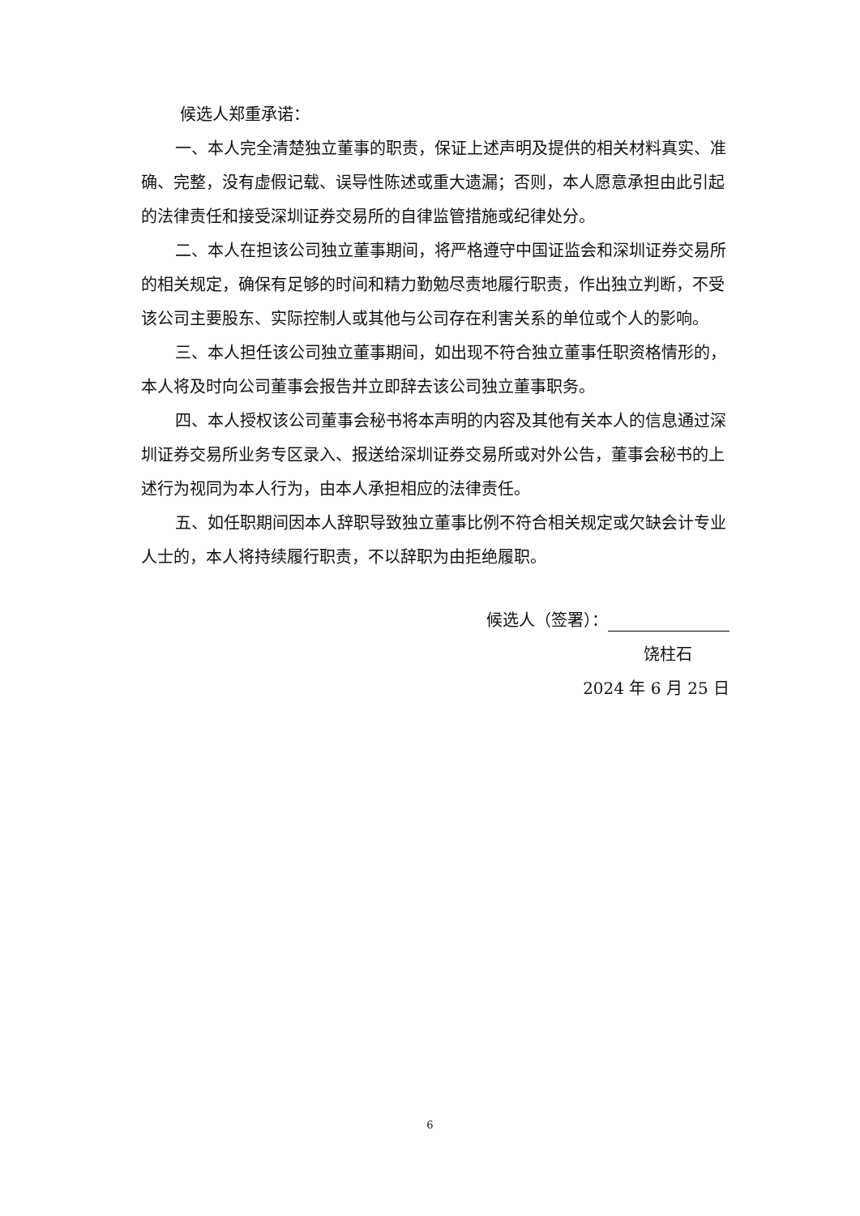候选人郑重承诺：
一、本人完全清楚独立董事的职责，保证上述声明及提供的相关材料真实、准确、完整，没有虚假记载、误导性陈述或重大遗漏；否则，本人愿意承担由此引起的法律责任和接受深圳证券交易所的自律监管措施或纪律处分。
二、本人在担该公司独立董事期间，将严格遵守中国证监会和深圳证券交易所的相关规定，确保有足够的时间和精力勤勉尽责地履行职责，作出独立判断，不受该公司主要股东、实际控制人或其他与公司存在利害关系的单位或个人的影响。
三、本人担任该公司独立董事期间，如出现不符合独立董事任职资格情形的，本人将及时向公司董事会报告并立即辞去该公司独立董事职务。
四、本人授权该公司董事会秘书将本声明的内容及其他有关本人的信息通过深圳证券交易所业务专区录入、报送给深圳证券交易所或对外公告，董事会秘书的上述行为视同为本人行为，由本人承担相应的法律责任。
五、如任职期间因本人辞职导致独立董事比例不符合相关规定或欠缺会计专业人士的，本人将持续履行职责，不以辞职为由拒绝履职。
候选人（签署）：
饶柱石
2024 年 6 月 25 日
6